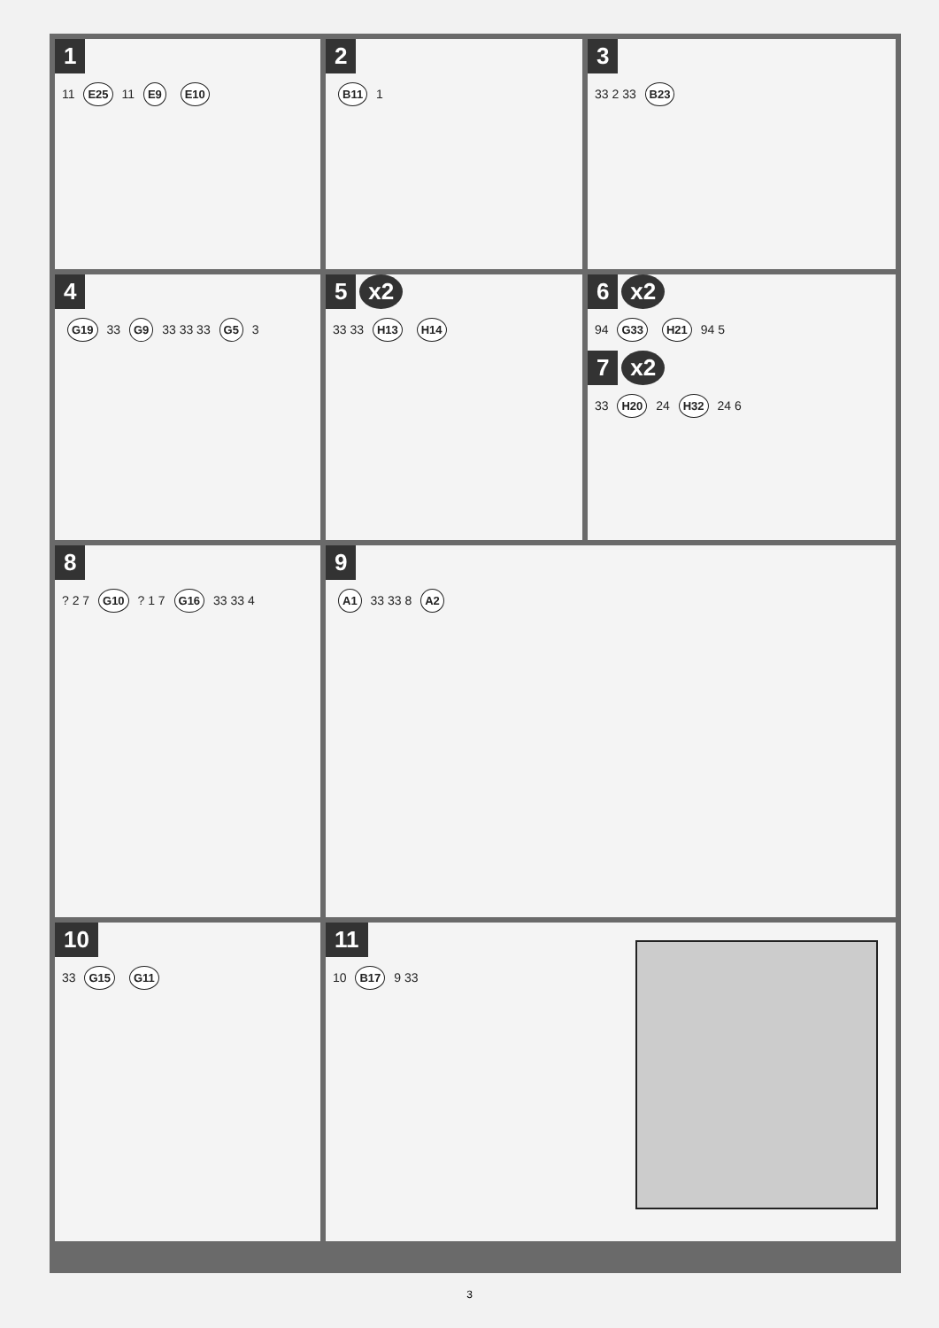1
11 E25 11 E9 E10
2
B11 1
3
33 2 33 B23
4
G19 33 G9 33 33 33 G5 3
5 x2
33 33 H13 H14
6 x2
94 G33 H21 94 5
7 x2
33 H20 24 H32 24 6
8
? 2 7 G10 ? 1 7 G16 33 33 4
9
A1 33 33 8 A2
10
33 G15 G11
11
10 B17 9 33
3